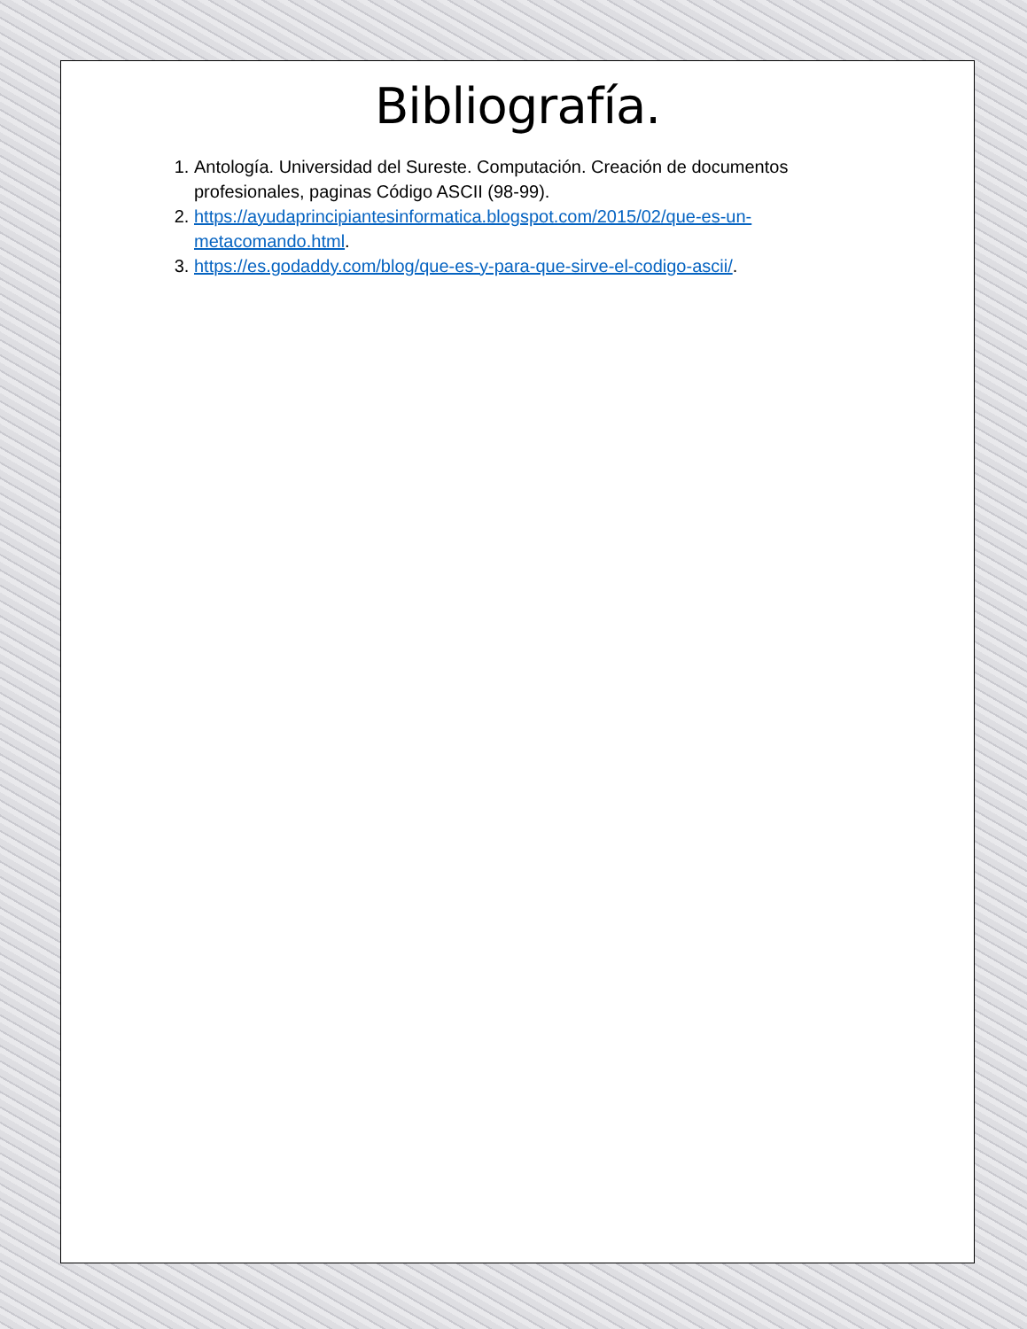Bibliografía.
1. Antología. Universidad del Sureste. Computación. Creación de documentos profesionales, paginas Código ASCII (98-99).
2. https://ayudaprincipiantesinformatica.blogspot.com/2015/02/que-es-un-metacomando.html.
3. https://es.godaddy.com/blog/que-es-y-para-que-sirve-el-codigo-ascii/.